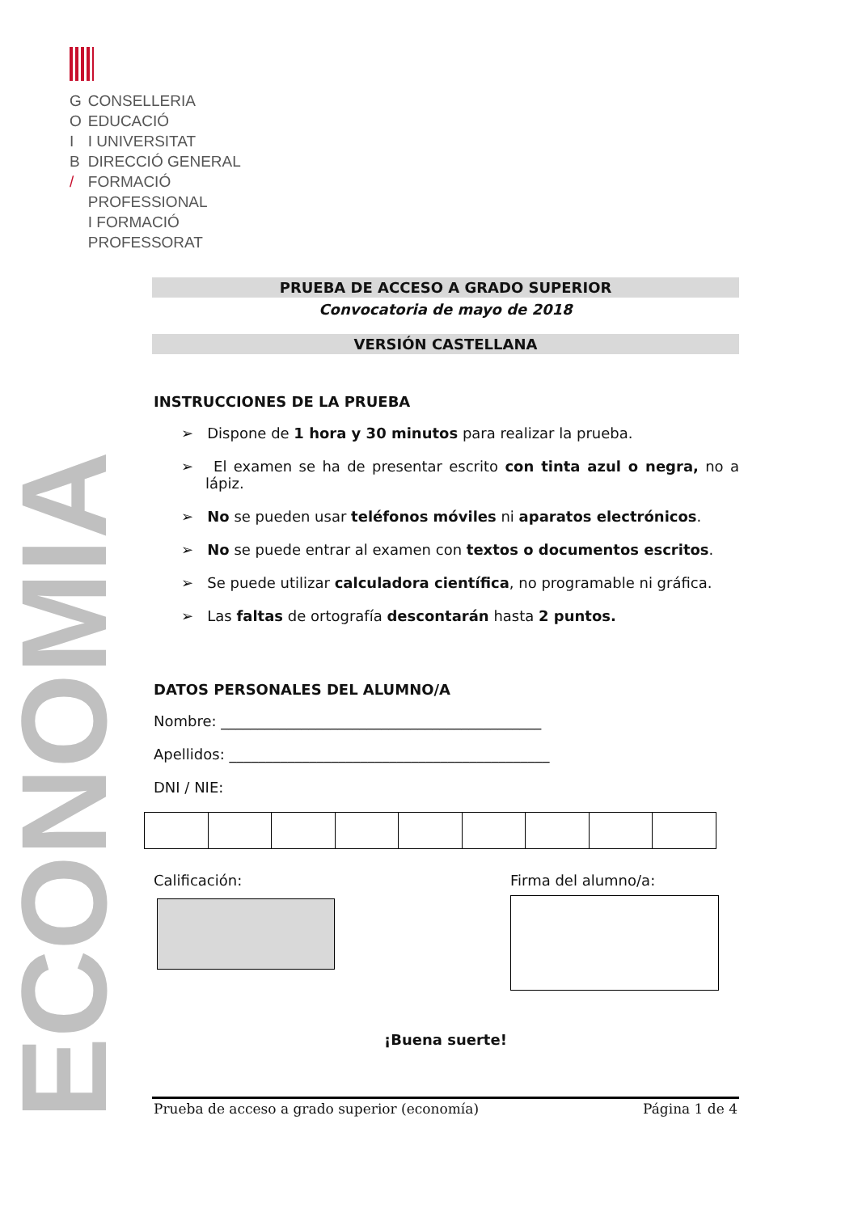| G | CONSELLERIA |
| O | EDUCACIÓ |
| I | I UNIVERSITAT |
| B | DIRECCIÓ GENERAL |
| / | FORMACIÓ |
| | PROFESSIONAL |
| | I FORMACIÓ |
| | PROFESSORAT |
ECONOMIA
PRUEBA DE ACCESO A GRADO SUPERIOR
Convocatoria de mayo de 2018
VERSIÓN CASTELLANA
INSTRUCCIONES DE LA PRUEBA
➢ Dispone de 1 hora y 30 minutos para realizar la prueba.
➢ El examen se ha de presentar escrito con tinta azul o negra, no a lápiz.
➢ No se pueden usar teléfonos móviles ni aparatos electrónicos.
➢ No se puede entrar al examen con textos o documentos escritos.
➢ Se puede utilizar calculadora científica, no programable ni gráfica.
➢ Las faltas de ortografía descontarán hasta 2 puntos.
DATOS PERSONALES DEL ALUMNO/A
Nombre: ____________________________________________
Apellidos: ____________________________________________
DNI / NIE:
Calificación: Firma del alumno/a:
¡Buena suerte!
Prueba de acceso a grado superior (economía) Página 1 de 4